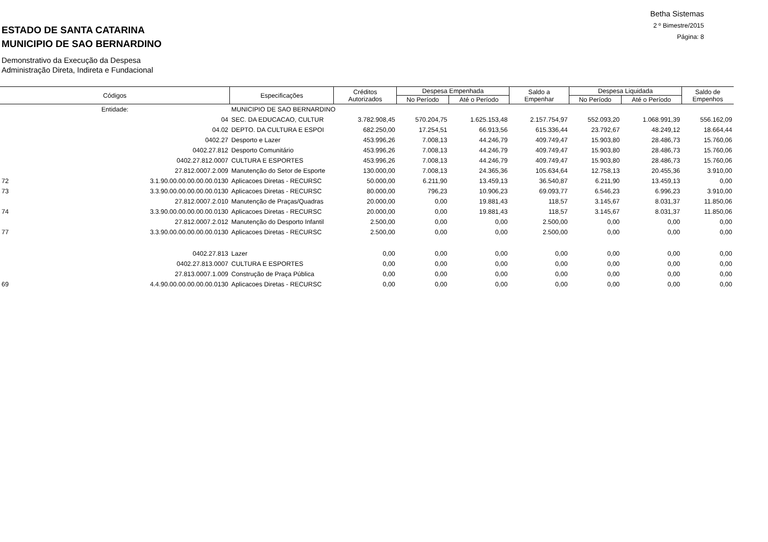Betha Sistemas
2 º Bimestre/2015
Página: 8
ESTADO DE SANTA CATARINA
MUNICIPIO DE SAO BERNARDINO
Demonstrativo da Execução da Despesa
Administração Direta, Indireta e Fundacional
| Códigos | | Especificações | Créditos Autorizados | Despesa Empenhada | | Saldo a Empenhar | Despesa Liquidada | | Saldo de Empenhos |
| --- | --- | --- | --- | --- | --- | --- | --- | --- | --- |
| | | | | No Período | Até o Período | | No Período | Até o Período | |
| Entidade: | | MUNICIPIO DE SAO BERNARDINO | | | | | | | |
| | 04 | SEC. DA EDUCACAO, CULTUR | 3.782.908,45 | 570.204,75 | 1.625.153,48 | 2.157.754,97 | 552.093,20 | 1.068.991,39 | 556.162,09 |
| | 04.02 | DEPTO. DA CULTURA E ESPOI | 682.250,00 | 17.254,51 | 66.913,56 | 615.336,44 | 23.792,67 | 48.249,12 | 18.664,44 |
| | 0402.27 | Desporto e Lazer | 453.996,26 | 7.008,13 | 44.246,79 | 409.749,47 | 15.903,80 | 28.486,73 | 15.760,06 |
| | 0402.27.812 | Desporto Comunitário | 453.996,26 | 7.008,13 | 44.246,79 | 409.749,47 | 15.903,80 | 28.486,73 | 15.760,06 |
| | 0402.27.812.0007 | CULTURA E ESPORTES | 453.996,26 | 7.008,13 | 44.246,79 | 409.749,47 | 15.903,80 | 28.486,73 | 15.760,06 |
| | 27.812.0007.2.009 | Manutenção do Setor de Esporte | 130.000,00 | 7.008,13 | 24.365,36 | 105.634,64 | 12.758,13 | 20.455,36 | 3.910,00 |
| 72 | 3.1.90.00.00.00.00.00.0130 | Aplicacoes Diretas - RECURSC | 50.000,00 | 6.211,90 | 13.459,13 | 36.540,87 | 6.211,90 | 13.459,13 | 0,00 |
| 73 | 3.3.90.00.00.00.00.00.0130 | Aplicacoes Diretas - RECURSC | 80.000,00 | 796,23 | 10.906,23 | 69.093,77 | 6.546,23 | 6.996,23 | 3.910,00 |
| | 27.812.0007.2.010 | Manutenção de Praças/Quadras | 20.000,00 | 0,00 | 19.881,43 | 118,57 | 3.145,67 | 8.031,37 | 11.850,06 |
| 74 | 3.3.90.00.00.00.00.00.0130 | Aplicacoes Diretas - RECURSC | 20.000,00 | 0,00 | 19.881,43 | 118,57 | 3.145,67 | 8.031,37 | 11.850,06 |
| | 27.812.0007.2.012 | Manutenção do Desporto Infantil | 2.500,00 | 0,00 | 0,00 | 2.500,00 | 0,00 | 0,00 | 0,00 |
| 77 | 3.3.90.00.00.00.00.00.0130 | Aplicacoes Diretas - RECURSC | 2.500,00 | 0,00 | 0,00 | 2.500,00 | 0,00 | 0,00 | 0,00 |
| | 0402.27.813 | Lazer | 0,00 | 0,00 | 0,00 | 0,00 | 0,00 | 0,00 | 0,00 |
| | 0402.27.813.0007 | CULTURA E ESPORTES | 0,00 | 0,00 | 0,00 | 0,00 | 0,00 | 0,00 | 0,00 |
| | 27.813.0007.1.009 | Construção de Praça Pública | 0,00 | 0,00 | 0,00 | 0,00 | 0,00 | 0,00 | 0,00 |
| 69 | 4.4.90.00.00.00.00.00.0130 | Aplicacoes Diretas - RECURSC | 0,00 | 0,00 | 0,00 | 0,00 | 0,00 | 0,00 | 0,00 |